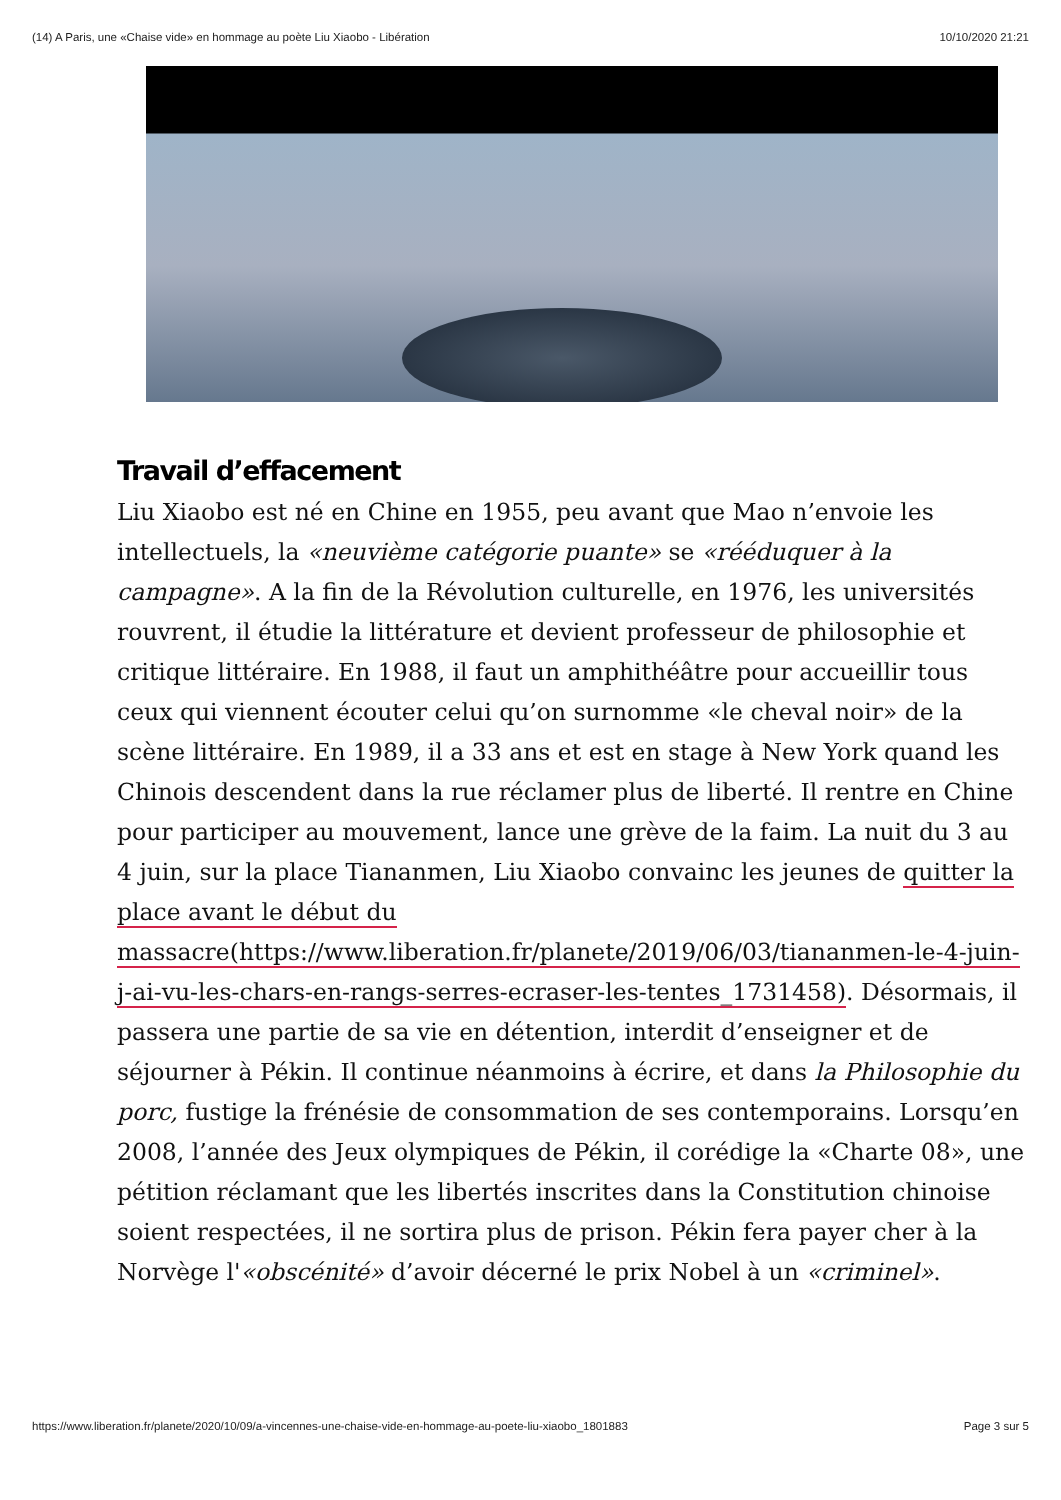(14) A Paris, une «Chaise vide» en hommage au poète Liu Xiaobo - Libération 10/10/2020 21:21
Travail d’effacement
Liu Xiaobo est né en Chine en 1955, peu avant que Mao n’envoie les intellectuels, la «neuvième catégorie puante» se «rééduquer à la campagne». A la fin de la Révolution culturelle, en 1976, les universités rouvrent, il étudie la littérature et devient professeur de philosophie et critique littéraire. En 1988, il faut un amphithéâtre pour accueillir tous ceux qui viennent écouter celui qu’on surnomme «le cheval noir» de la scène littéraire. En 1989, il a 33 ans et est en stage à New York quand les Chinois descendent dans la rue réclamer plus de liberté. Il rentre en Chine pour participer au mouvement, lance une grève de la faim. La nuit du 3 au 4 juin, sur la place Tiananmen, Liu Xiaobo convainc les jeunes de quitter la place avant le début du massacre(https://www.liberation.fr/planete/2019/06/03/tiananmen-le-4-juin-j-ai-vu-les-chars-en-rangs-serres-ecraser-les-tentes_1731458). Désormais, il passera une partie de sa vie en détention, interdit d’enseigner et de séjourner à Pékin. Il continue néanmoins à écrire, et dans la Philosophie du porc, fustige la frénésie de consommation de ses contemporains. Lorsqu’en 2008, l’année des Jeux olympiques de Pékin, il corédige la «Charte 08», une pétition réclamant que les libertés inscrites dans la Constitution chinoise soient respectées, il ne sortira plus de prison. Pékin fera payer cher à la Norvège l'«obscénité» d’avoir décerné le prix Nobel à un «criminel».
https://www.liberation.fr/planete/2020/10/09/a-vincennes-une-chaise-vide-en-hommage-au-poete-liu-xiaobo_1801883 Page 3 sur 5